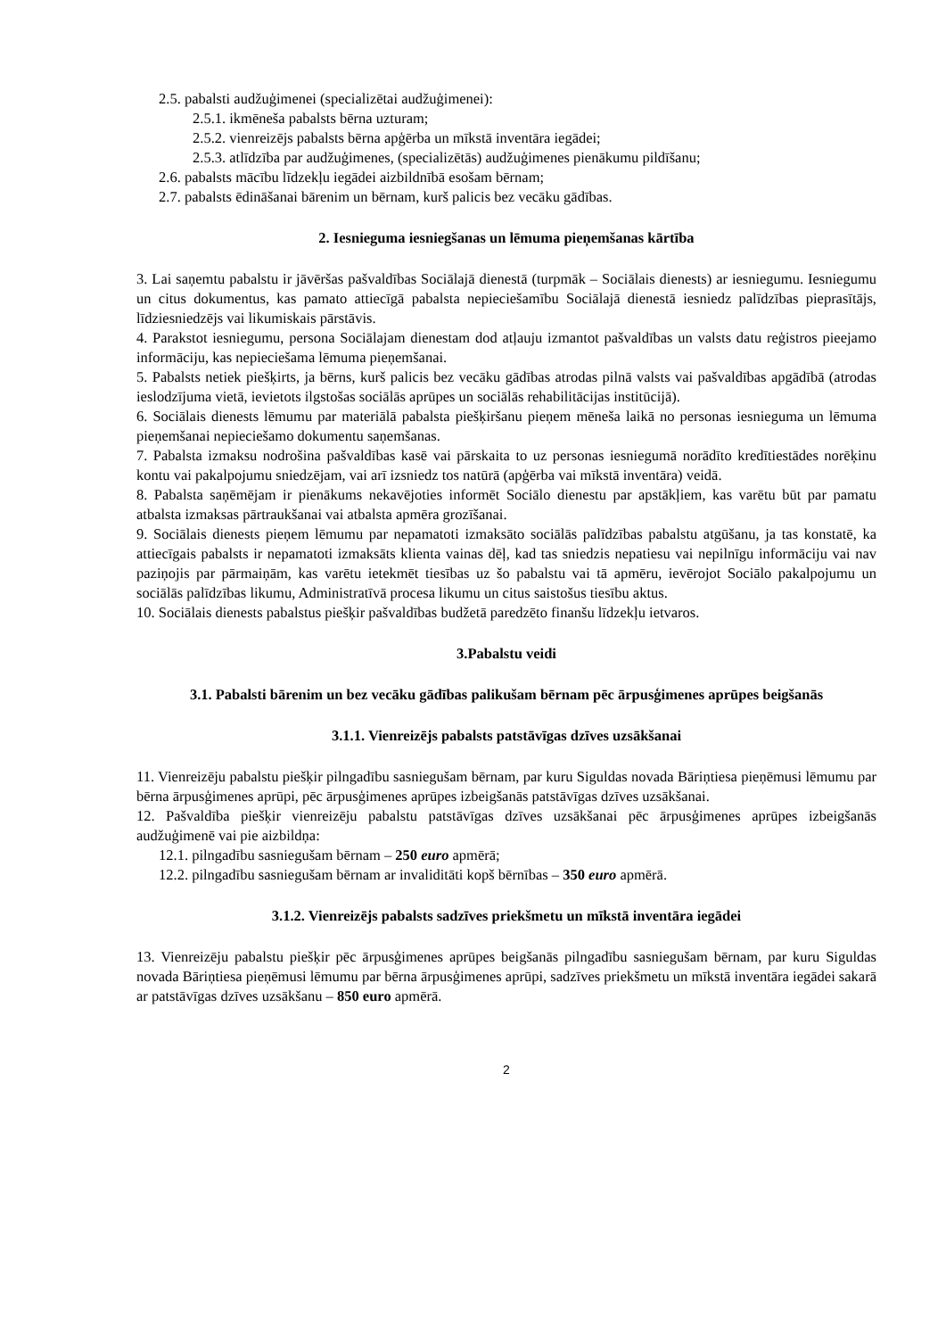2.5. pabalsti audžuģimenei (specializētai audžuģimenei):
2.5.1. ikmēneša pabalsts bērna uzturam;
2.5.2. vienreizējs pabalsts bērna apģērba un mīkstā inventāra iegādei;
2.5.3. atlīdzība par audžuģimenes, (specializētās) audžuģimenes pienākumu pildīšanu;
2.6. pabalsts mācību līdzekļu iegādei aizbildnībā esošam bērnam;
2.7. pabalsts ēdināšanai bārenim un bērnam, kurš palicis bez vecāku gādības.
2. Iesnieguma iesniegšanas un lēmuma pieņemšanas kārtība
3. Lai saņemtu pabalstu ir jāvēršas pašvaldības Sociālajā dienestā (turpmāk – Sociālais dienests) ar iesniegumu. Iesniegumu un citus dokumentus, kas pamato attiecīgā pabalsta nepieciešamību Sociālajā dienestā iesniedz palīdzības pieprasītājs, līdziesniedzējs vai likumiskais pārstāvis.
4. Parakstot iesniegumu, persona Sociālajam dienestam dod atļauju izmantot pašvaldības un valsts datu reģistros pieejamo informāciju, kas nepieciešama lēmuma pieņemšanai.
5. Pabalsts netiek piešķirts, ja bērns, kurš palicis bez vecāku gādības atrodas pilnā valsts vai pašvaldības apgādībā (atrodas ieslodzījuma vietā, ievietots ilgstošas sociālās aprūpes un sociālās rehabilitācijas institūcijā).
6. Sociālais dienests lēmumu par materiālā pabalsta piešķiršanu pieņem mēneša laikā no personas iesnieguma un lēmuma pieņemšanai nepieciešamo dokumentu saņemšanas.
7. Pabalsta izmaksu nodrošina pašvaldības kasē vai pārskaita to uz personas iesniegumā norādīto kredītiestādes norēķinu kontu vai pakalpojumu sniedzējam, vai arī izsniedz tos natūrā (apģērba vai mīkstā inventāra) veidā.
8. Pabalsta saņēmējam ir pienākums nekavējoties informēt Sociālo dienestu par apstākļiem, kas varētu būt par pamatu atbalsta izmaksas pārtraukšanai vai atbalsta apmēra grozīšanai.
9. Sociālais dienests pieņem lēmumu par nepamatoti izmaksāto sociālās palīdzības pabalstu atgūšanu, ja tas konstatē, ka attiecīgais pabalsts ir nepamatoti izmaksāts klienta vainas dēļ, kad tas sniedzis nepatiesu vai nepilnīgu informāciju vai nav paziņojis par pārmaiņām, kas varētu ietekmēt tiesības uz šo pabalstu vai tā apmēru, ievērojot Sociālo pakalpojumu un sociālās palīdzības likumu, Administratīvā procesa likumu un citus saistošus tiesību aktus.
10. Sociālais dienests pabalstus piešķir pašvaldības budžetā paredzēto finanšu līdzekļu ietvaros.
3.Pabalstu veidi
3.1. Pabalsti bārenim un bez vecāku gādības palikušam bērnam pēc ārpusģimenes aprūpes beigšanās
3.1.1. Vienreizējs pabalsts patstāvīgas dzīves uzsākšanai
11. Vienreizēju pabalstu piešķir pilngadību sasniegušam bērnam, par kuru Siguldas novada Bāriņtiesa pieņēmusi lēmumu par bērna ārpusģimenes aprūpi, pēc ārpusģimenes aprūpes izbeigšanās patstāvīgas dzīves uzsākšanai.
12. Pašvaldība piešķir vienreizēju pabalstu patstāvīgas dzīves uzsākšanai pēc ārpusģimenes aprūpes izbeigšanās audžuģimenē vai pie aizbildņa:
12.1. pilngadību sasniegušam bērnam – 250 euro apmērā;
12.2. pilngadību sasniegušam bērnam ar invaliditāti kopš bērnības – 350 euro apmērā.
3.1.2. Vienreizējs pabalsts sadzīves priekšmetu un mīkstā inventāra iegādei
13. Vienreizēju pabalstu piešķir pēc ārpusģimenes aprūpes beigšanās pilngadību sasniegušam bērnam, par kuru Siguldas novada Bāriņtiesa pieņēmusi lēmumu par bērna ārpusģimenes aprūpi, sadzīves priekšmetu un mīkstā inventāra iegādei sakarā ar patstāvīgas dzīves uzsākšanu – 850 euro apmērā.
2